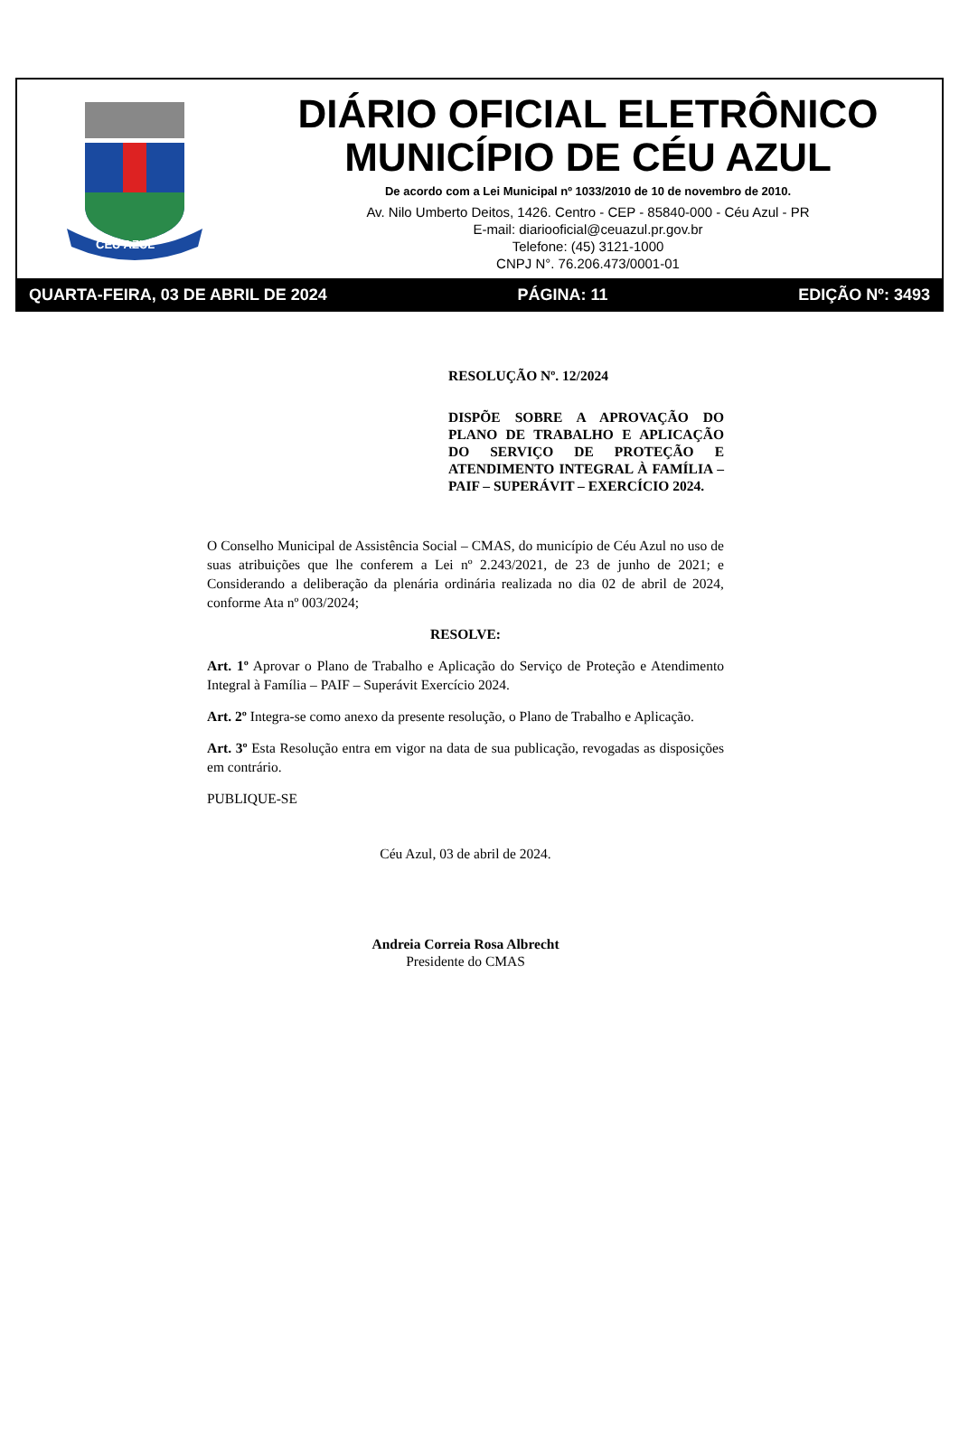CÉU AZUL
DIÁRIO OFICIAL ELETRÔNICO
MUNICÍPIO DE CÉU AZUL
De acordo com a Lei Municipal nº 1033/2010 de 10 de novembro de 2010.
Av. Nilo Umberto Deitos, 1426. Centro - CEP - 85840-000 - Céu Azul - PR
E-mail: diariooficial@ceuazul.pr.gov.br
Telefone: (45) 3121-1000
CNPJ N°. 76.206.473/0001-01
QUARTA-FEIRA, 03 DE ABRIL DE 2024 PÁGINA: 11 EDIÇÃO Nº: 3493
RESOLUÇÃO Nº. 12/2024
DISPÕE SOBRE A APROVAÇÃO DO PLANO DE TRABALHO E APLICAÇÃO DO SERVIÇO DE PROTEÇÃO E ATENDIMENTO INTEGRAL À FAMÍLIA – PAIF – SUPERÁVIT – EXERCÍCIO 2024.
O Conselho Municipal de Assistência Social – CMAS, do município de Céu Azul no uso de suas atribuições que lhe conferem a Lei nº 2.243/2021, de 23 de junho de 2021; e Considerando a deliberação da plenária ordinária realizada no dia 02 de abril de 2024, conforme Ata nº 003/2024;
RESOLVE:
Art. 1º Aprovar o Plano de Trabalho e Aplicação do Serviço de Proteção e Atendimento Integral à Família – PAIF – Superávit Exercício 2024.
Art. 2º Integra-se como anexo da presente resolução, o Plano de Trabalho e Aplicação.
Art. 3º Esta Resolução entra em vigor na data de sua publicação, revogadas as disposições em contrário.
PUBLIQUE-SE
Céu Azul, 03 de abril de 2024.
Andreia Correia Rosa Albrecht
Presidente do CMAS